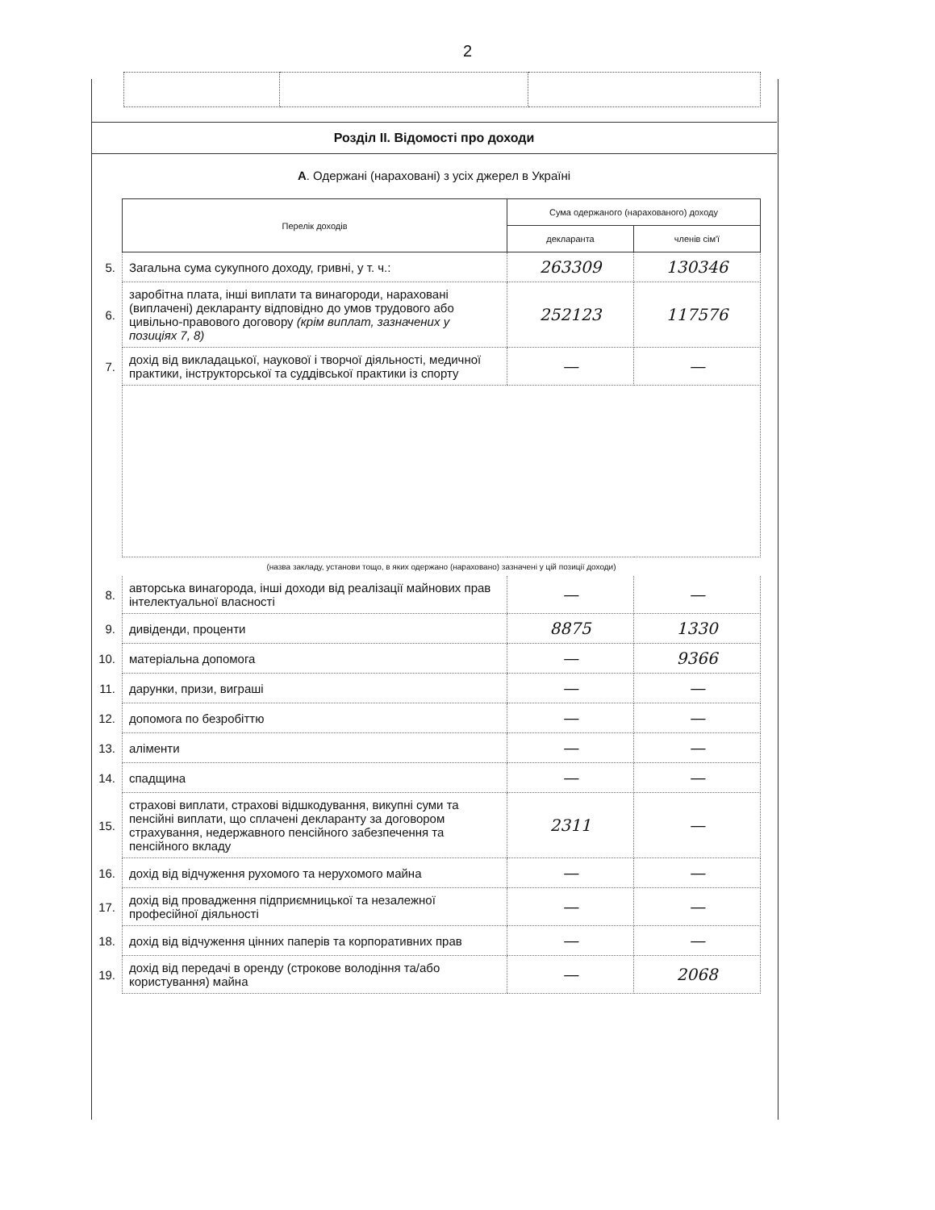2
Розділ ІІ. Відомості про доходи
А. Одержані (нараховані) з усіх джерел в Україні
| | Перелік доходів | Сума одержаного (нарахованого) доходу | |
| | | декларанта | членів сім'ї |
| 5. | Загальна сума сукупного доходу, гривні, у т. ч.: | 263309 | 130346 |
| 6. | заробітна плата, інші виплати та винагороди, нараховані (виплачені) декларанту відповідно до умов трудового або цивільно-правового договору (крім виплат, зазначених у позиціях 7, 8) | 252123 | 117576 |
| 7. | дохід від викладацької, наукової і творчої діяльності, медичної практики, інструкторської та суддівської практики із спорту | — | — |
| | (назва закладу, установи тощо, в яких одержано (нараховано) зазначені у цій позиції доходи) | | |
| 8. | авторська винагорода, інші доходи від реалізації майнових прав інтелектуальної власності | — | — |
| 9. | дивіденди, проценти | 8875 | 1330 |
| 10. | матеріальна допомога | — | 9366 |
| 11. | дарунки, призи, виграші | — | — |
| 12. | допомога по безробіттю | — | — |
| 13. | аліменти | — | — |
| 14. | спадщина | — | — |
| 15. | страхові виплати, страхові відшкодування, викупні суми та пенсійні виплати, що сплачені декларанту за договором страхування, недержавного пенсійного забезпечення та пенсійного вкладу | 2311 | — |
| 16. | дохід від відчуження рухомого та нерухомого майна | — | — |
| 17. | дохід від провадження підприємницької та незалежної професійної діяльності | — | — |
| 18. | дохід від відчуження цінних паперів та корпоративних прав | — | — |
| 19. | дохід від передачі в оренду (строкове володіння та/або користування) майна | — | 2068 |